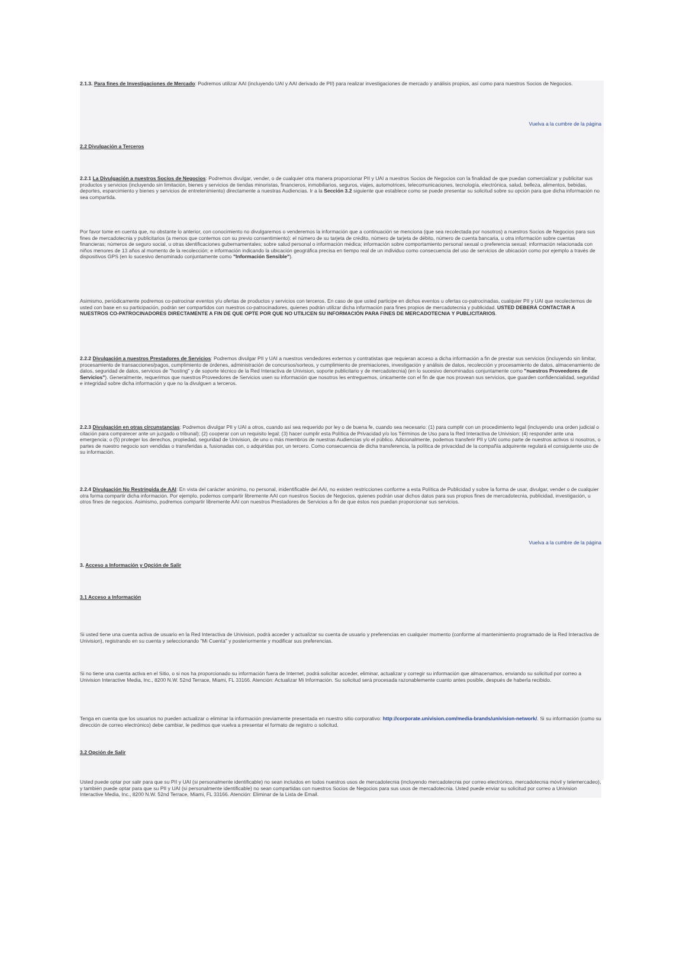2.1.3. Para fines de Investigaciones de Mercado: Podremos utilizar AAI (incluyendo UAI y AAI derivado de PII) para realizar investigaciones de mercado y análisis propios, así como para nuestros Socios de Negocios.
Vuelva a la cumbre de la página
2.2 Divulgación a Terceros
2.2.1 La Divulgación a nuestros Socios de Negocios: Podremos divulgar, vender, o de cualquier otra manera proporcionar PII y UAI a nuestros Socios de Negocios con la finalidad de que puedan comercializar y publicitar sus productos y servicios (incluyendo sin limitación, bienes y servicios de tiendas minoristas, financieros, inmobiliarios, seguros, viajes, automotrices, telecomunicaciones, tecnología, electrónica, salud, belleza, alimentos, bebidas, deportes, esparcimiento y bienes y servicios de entretenimiento) directamente a nuestras Audiencias. Ir a la Sección 3.2 siguiente que establece como se puede presentar su solicitud sobre su opción para que dicha información no sea compartida.
Por favor tome en cuenta que, no obstante lo anterior, con conocimiento no divulgaremos o venderemos la información que a continuación se menciona (que sea recolectada por nosotros) a nuestros Socios de Negocios para sus fines de mercadotecnia y publicitarios (a menos que contemos con su previo consentimiento): el número de su tarjeta de crédito, número de tarjeta de débito, número de cuenta bancaria, u otra información sobre cuentas financieras; números de seguro social, u otras identificaciones gubernamentales; sobre salud personal o información médica; información sobre comportamiento personal sexual o preferencia sexual; información relacionada con niños menores de 13 años al momento de la recolección; e información indicando la ubicación geográfica precisa en tiempo real de un individuo como consecuencia del uso de servicios de ubicación como por ejemplo a través de dispositivos GPS (en lo sucesivo denominado conjuntamente como "Información Sensible").
Asimismo, periódicamente podremos co-patrocinar eventos y/u ofertas de productos y servicios con terceros. En caso de que usted participe en dichos eventos u ofertas co-patrocinadas, cualquier PII y UAI que recolectemos de usted con base en su participación, podrán ser compartidos con nuestros co-patrocinadores, quienes podrán utilizar dicha información para fines propios de mercadotecnia y publicidad. USTED DEBERÁ CONTACTAR A NUESTROS CO-PATROCINADORES DIRECTAMENTE A FIN DE QUE OPTE POR QUE NO UTILICEN SU INFORMACIÓN PARA FINES DE MERCADOTECNIA Y PUBLICITARIOS.
2.2.2 Divulgación a nuestros Prestadores de Servicios: Podremos divulgar PII y UAI a nuestros vendedores externos y contratistas que requieran acceso a dicha información a fin de prestar sus servicios (incluyendo sin limitar, procesamiento de transacciones/pagos, cumplimiento de órdenes, administración de concursos/sorteos, y cumplimiento de premiaciones, investigación y análisis de datos, recolección y procesamiento de datos, almacenamiento de datos, seguridad de datos, servicios de "hosting" y de soporte técnico de la Red Interactiva de Univision, soporte publicitario y de mercadotecnia) (en lo sucesivo denominados conjuntamente como "nuestros Proveedores de Servicios"). Generalmente, requerimos que nuestros Proveedores de Servicios usen su información que nosotros les entreguemos, únicamente con el fin de que nos provean sus servicios, que guarden confidencialidad, seguridad e integridad sobre dicha información y que no la divulguen a terceros.
2.2.3 Divulgación en otras circunstancias: Podremos divulgar PII y UAI a otros, cuando así sea requerido por ley o de buena fe, cuando sea necesario: (1) para cumplir con un procedimiento legal (incluyendo una orden judicial o citación para comparecer ante un juzgado o tribunal); (2) cooperar con un requisito legal; (3) hacer cumplir esta Política de Privacidad y/o los Términos de Uso para la Red Interactiva de Univision; (4) responder ante una emergencia; o (5) proteger los derechos, propiedad, seguridad de Univision, de uno o más miembros de nuestras Audiencias y/o el público. Adicionalmente, podemos transferir PII y UAI como parte de nuestros activos si nosotros, o partes de nuestro negocio son vendidas o transferidas a, fusionadas con, o adquiridas por, un tercero. Como consecuencia de dicha transferencia, la política de privacidad de la compañía adquirente regulará el consiguiente uso de su información.
2.2.4 Divulgación No Restringida de AAI: En vista del carácter anónimo, no personal, inidentificable del AAI, no existen restricciones conforme a esta Política de Publicidad y sobre la forma de usar, divulgar, vender o de cualquier otra forma compartir dicha información. Por ejemplo, podemos compartir libremente AAI con nuestros Socios de Negocios, quienes podrán usar dichos datos para sus propios fines de mercadotecnia, publicidad, investigación, u otros fines de negocios. Asimismo, podremos compartir libremente AAI con nuestros Prestadores de Servicios a fin de que éstos nos puedan proporcionar sus servicios.
Vuelva a la cumbre de la página
3. Acceso a Información y Opción de Salir
3.1 Acceso a Información
Si usted tiene una cuenta activa de usuario en la Red Interactiva de Univision, podrá acceder y actualizar su cuenta de usuario y preferencias en cualquier momento (conforme al mantenimiento programado de la Red Interactiva de Univision), registrando en su cuenta y seleccionando "Mi Cuenta" y posteriormente y modificar sus preferencias.
Si no tiene una cuenta activa en el Sitio, o si nos ha proporcionado su información fuera de Internet, podrá solicitar acceder, eliminar, actualizar y corregir su información que almacenamos, enviando su solicitud por correo a Univision Interactive Media, Inc., 8200 N.W. 52nd Terrace, Miami, FL 33166. Atención: Actualizar Mi Información. Su solicitud será procesada razonablemente cuanto antes posible, después de haberla recibido.
Tenga en cuenta que los usuarios no pueden actualizar o eliminar la información previamente presentada en nuestro sitio corporativo: http://corporate.univision.com/media-brands/univision-network/. Si su información (como su dirección de correo electrónico) debe cambiar, le pedimos que vuelva a presentar el formato de registro o solicitud.
3.2 Opción de Salir
Usted puede optar por salir para que su PII y UAI (si personalmente identificable) no sean incluidos en todos nuestros usos de mercadotecnia (incluyendo mercadotecnia por correo electrónico, mercadotecnia móvil y telemercadeo), y también puede optar para que su PII y UAI (si personalmente identificable) no sean compartidas con nuestros Socios de Negocios para sus usos de mercadotecnia. Usted puede enviar su solicitud por correo a Univision Interactive Media, Inc., 8200 N.W. 52nd Terrace, Miami, FL 33166. Atención: Eliminar de la Lista de Email.